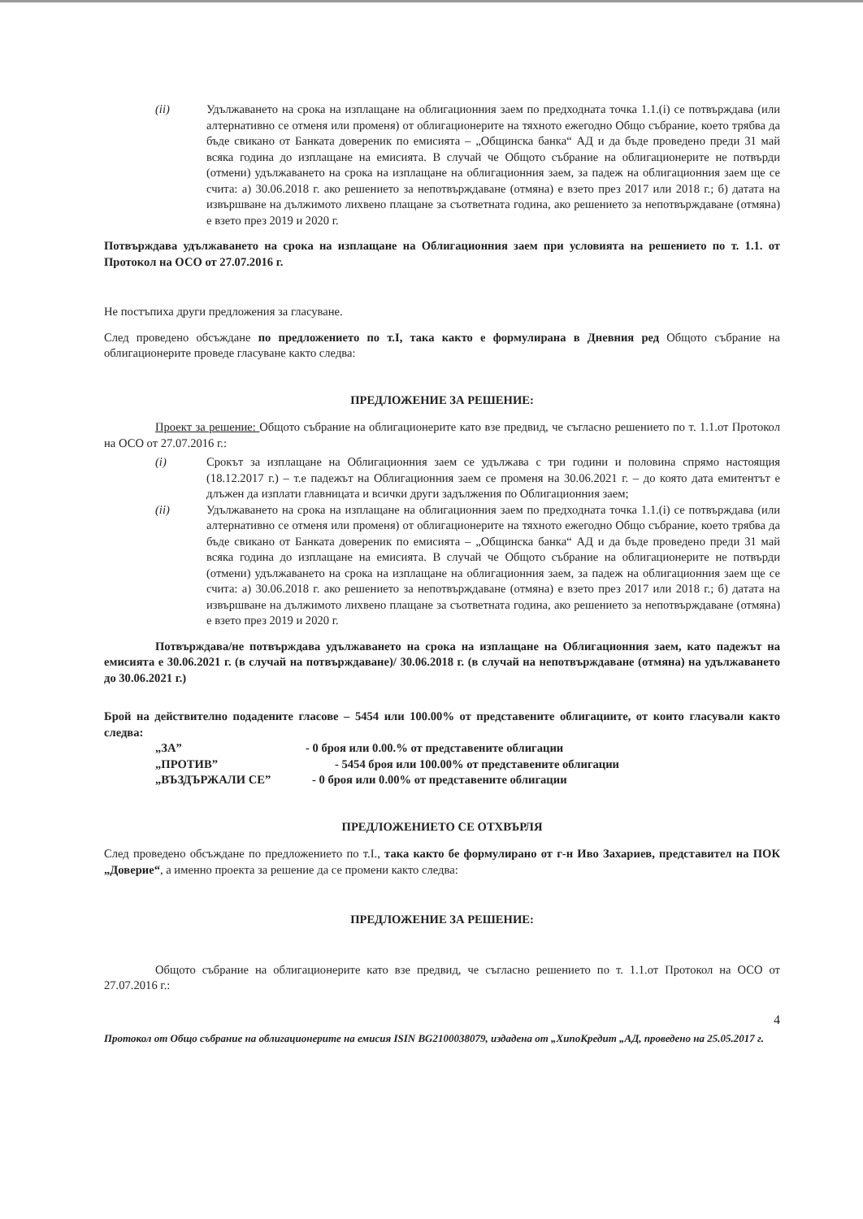(ii) Удължаването на срока на изплащане на облигационния заем по предходната точка 1.1.(i) се потвърждава (или алтернативно се отменя или променя) от облигационерите на тяхното ежегодно Общо събрание, което трябва да бъде свикано от Банката довереник по емисията – „Общинска банка“ АД и да бъде проведено преди 31 май всяка година до изплащане на емисията. В случай че Общото събрание на облигационерите не потвърди (отмени) удължаването на срока на изплащане на облигационния заем, за падеж на облигационния заем ще се счита: а) 30.06.2018 г. ако решението за непотвърждаване (отмяна) е взето през 2017 или 2018 г.; б) датата на извършване на дължимото лихвено плащане за съответната година, ако решението за непотвърждаване (отмяна) е взето през 2019 и 2020 г.
Потвърждава удължаването на срока на изплащане на Облигационния заем при условията на решението по т. 1.1. от Протокол на ОСО от 27.07.2016 г.
Не постъпиха други предложения за гласуване.
След проведено обсъждане по предложението по т.I, така както е формулирана в Дневния ред Общото събрание на облигационерите проведе гласуване както следва:
ПРЕДЛОЖЕНИЕ ЗА РЕШЕНИЕ:
Проект за решение: Общото събрание на облигационерите като взе предвид, че съгласно решението по т. 1.1.от Протокол на ОСО от 27.07.2016 г.:
(i) Срокът за изплащане на Облигационния заем се удължава с три години и половина спрямо настоящия (18.12.2017 г.) – т.е падежът на Облигационния заем се променя на 30.06.2021 г. – до която дата емитентът е длъжен да изплати главницата и всички други задължения по Облигационния заем;
(ii) Удължаването на срока на изплащане на облигационния заем по предходната точка 1.1.(i) се потвърждава (или алтернативно се отменя или променя) от облигационерите на тяхното ежегодно Общо събрание, което трябва да бъде свикано от Банката довереник по емисията – „Общинска банка“ АД и да бъде проведено преди 31 май всяка година до изплащане на емисията. В случай че Общото събрание на облигационерите не потвърди (отмени) удължаването на срока на изплащане на облигационния заем, за падеж на облигационния заем ще се счита: а) 30.06.2018 г. ако решението за непотвърждаване (отмяна) е взето през 2017 или 2018 г.; б) датата на извършване на дължимото лихвено плащане за съответната година, ако решението за непотвърждаване (отмяна) е взето през 2019 и 2020 г.
Потвърждава/не потвърждава удължаването на срока на изплащане на Облигационния заем, като падежът на емисията е 30.06.2021 г. (в случай на потвърждаване)/ 30.06.2018 г. (в случай на непотвърждаване (отмяна) на удължаването до 30.06.2021 г.)
Брой на действително подадените гласове – 5454 или 100.00% от представените облигациите, от които гласували както следва:
| „ЗА” | - 0 броя или 0.00.% от представените облигации |
| „ПРОТИВ” | - 5454 броя или 100.00% от представените облигации |
| „ВЪЗДЪРЖАЛИ СЕ” | - 0 броя или 0.00% от представените облигации |
ПРЕДЛОЖЕНИЕТО СЕ ОТХВЪРЛЯ
След проведено обсъждане по предложението по т.I., така както бе формулирано от г-н Иво Захариев, представител на ПОК „Доверие“, а именно проекта за решение да се промени както следва:
ПРЕДЛОЖЕНИЕ ЗА РЕШЕНИЕ:
Общото събрание на облигационерите като взе предвид, че съгласно решението по т. 1.1.от Протокол на ОСО от 27.07.2016 г.:
4
Протокол от Общо събрание на облигационерите на емисия ISIN BG2100038079, издадена от „ХипоКредит „АД, проведено на 25.05.2017 г.